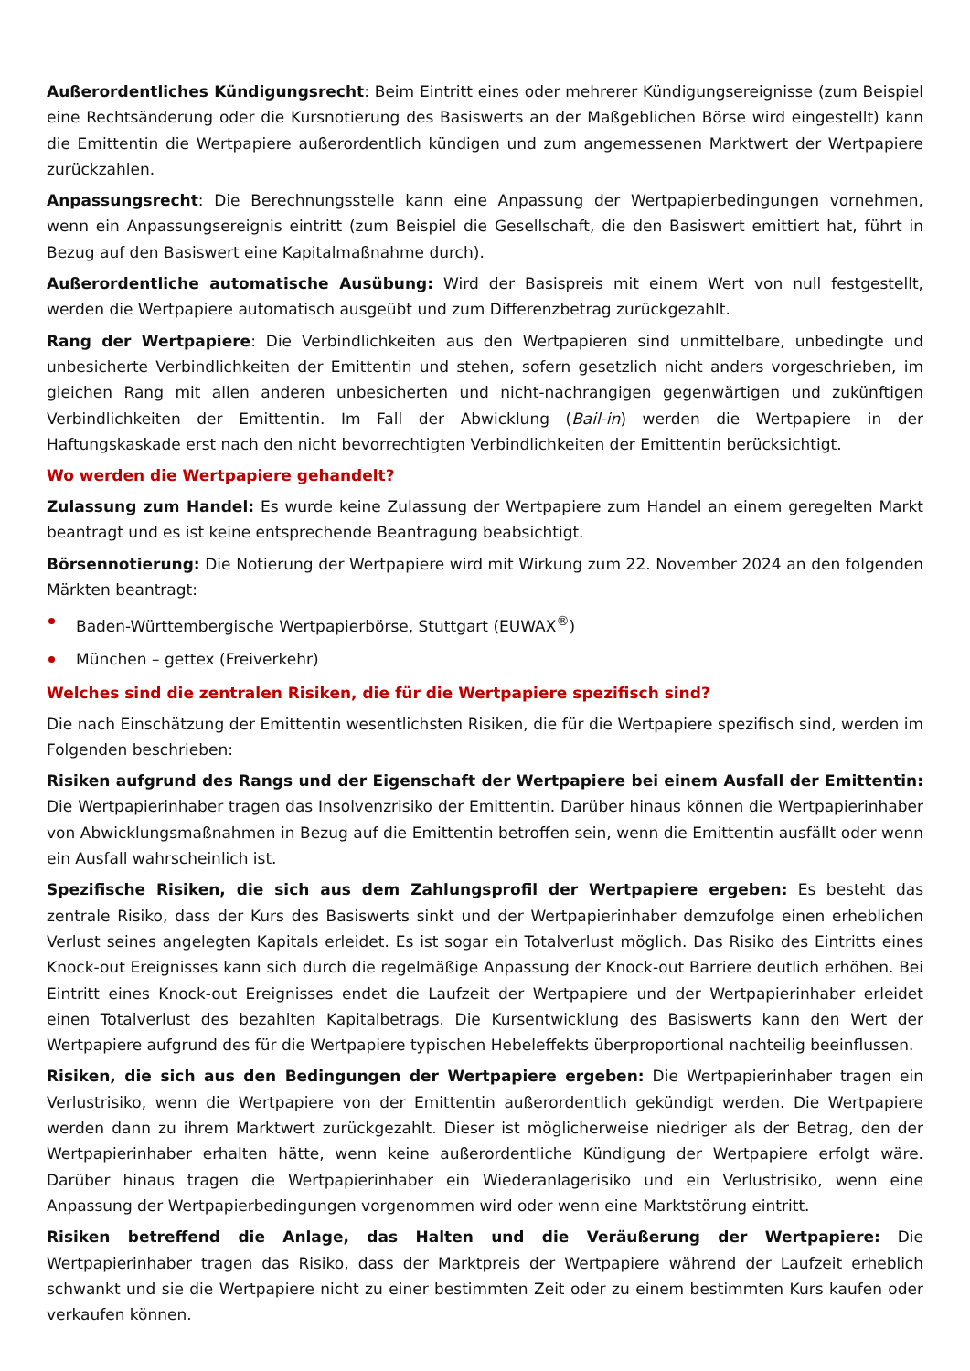Außerordentliches Kündigungsrecht: Beim Eintritt eines oder mehrerer Kündigungsereignisse (zum Beispiel eine Rechtsänderung oder die Kursnotierung des Basiswerts an der Maßgeblichen Börse wird eingestellt) kann die Emittentin die Wertpapiere außerordentlich kündigen und zum angemessenen Marktwert der Wertpapiere zurückzahlen.
Anpassungsrecht: Die Berechnungsstelle kann eine Anpassung der Wertpapierbedingungen vornehmen, wenn ein Anpassungsereignis eintritt (zum Beispiel die Gesellschaft, die den Basiswert emittiert hat, führt in Bezug auf den Basiswert eine Kapitalmaßnahme durch).
Außerordentliche automatische Ausübung: Wird der Basispreis mit einem Wert von null festgestellt, werden die Wertpapiere automatisch ausgeübt und zum Differenzbetrag zurückgezahlt.
Rang der Wertpapiere: Die Verbindlichkeiten aus den Wertpapieren sind unmittelbare, unbedingte und unbesicherte Verbindlichkeiten der Emittentin und stehen, sofern gesetzlich nicht anders vorgeschrieben, im gleichen Rang mit allen anderen unbesicherten und nicht-nachrangigen gegenwärtigen und zukünftigen Verbindlichkeiten der Emittentin. Im Fall der Abwicklung (Bail-in) werden die Wertpapiere in der Haftungskaskade erst nach den nicht bevorrechtigten Verbindlichkeiten der Emittentin berücksichtigt.
Wo werden die Wertpapiere gehandelt?
Zulassung zum Handel: Es wurde keine Zulassung der Wertpapiere zum Handel an einem geregelten Markt beantragt und es ist keine entsprechende Beantragung beabsichtigt.
Börsennotierung: Die Notierung der Wertpapiere wird mit Wirkung zum 22. November 2024 an den folgenden Märkten beantragt:
Baden-Württembergische Wertpapierbörse, Stuttgart (EUWAX<sup>®</sup>)
München – gettex (Freiverkehr)
Welches sind die zentralen Risiken, die für die Wertpapiere spezifisch sind?
Die nach Einschätzung der Emittentin wesentlichsten Risiken, die für die Wertpapiere spezifisch sind, werden im Folgenden beschrieben:
Risiken aufgrund des Rangs und der Eigenschaft der Wertpapiere bei einem Ausfall der Emittentin: Die Wertpapierinhaber tragen das Insolvenzrisiko der Emittentin. Darüber hinaus können die Wertpapierinhaber von Abwicklungsmaßnahmen in Bezug auf die Emittentin betroffen sein, wenn die Emittentin ausfällt oder wenn ein Ausfall wahrscheinlich ist.
Spezifische Risiken, die sich aus dem Zahlungsprofil der Wertpapiere ergeben: Es besteht das zentrale Risiko, dass der Kurs des Basiswerts sinkt und der Wertpapierinhaber demzufolge einen erheblichen Verlust seines angelegten Kapitals erleidet. Es ist sogar ein Totalverlust möglich. Das Risiko des Eintritts eines Knock-out Ereignisses kann sich durch die regelmäßige Anpassung der Knock-out Barriere deutlich erhöhen. Bei Eintritt eines Knock-out Ereignisses endet die Laufzeit der Wertpapiere und der Wertpapierinhaber erleidet einen Totalverlust des bezahlten Kapitalbetrags. Die Kursentwicklung des Basiswerts kann den Wert der Wertpapiere aufgrund des für die Wertpapiere typischen Hebeleffekts überproportional nachteilig beeinflussen.
Risiken, die sich aus den Bedingungen der Wertpapiere ergeben: Die Wertpapierinhaber tragen ein Verlustrisiko, wenn die Wertpapiere von der Emittentin außerordentlich gekündigt werden. Die Wertpapiere werden dann zu ihrem Marktwert zurückgezahlt. Dieser ist möglicherweise niedriger als der Betrag, den der Wertpapierinhaber erhalten hätte, wenn keine außerordentliche Kündigung der Wertpapiere erfolgt wäre. Darüber hinaus tragen die Wertpapierinhaber ein Wiederanlagerisiko und ein Verlustrisiko, wenn eine Anpassung der Wertpapierbedingungen vorgenommen wird oder wenn eine Marktstörung eintritt.
Risiken betreffend die Anlage, das Halten und die Veräußerung der Wertpapiere: Die Wertpapierinhaber tragen das Risiko, dass der Marktpreis der Wertpapiere während der Laufzeit erheblich schwankt und sie die Wertpapiere nicht zu einer bestimmten Zeit oder zu einem bestimmten Kurs kaufen oder verkaufen können.